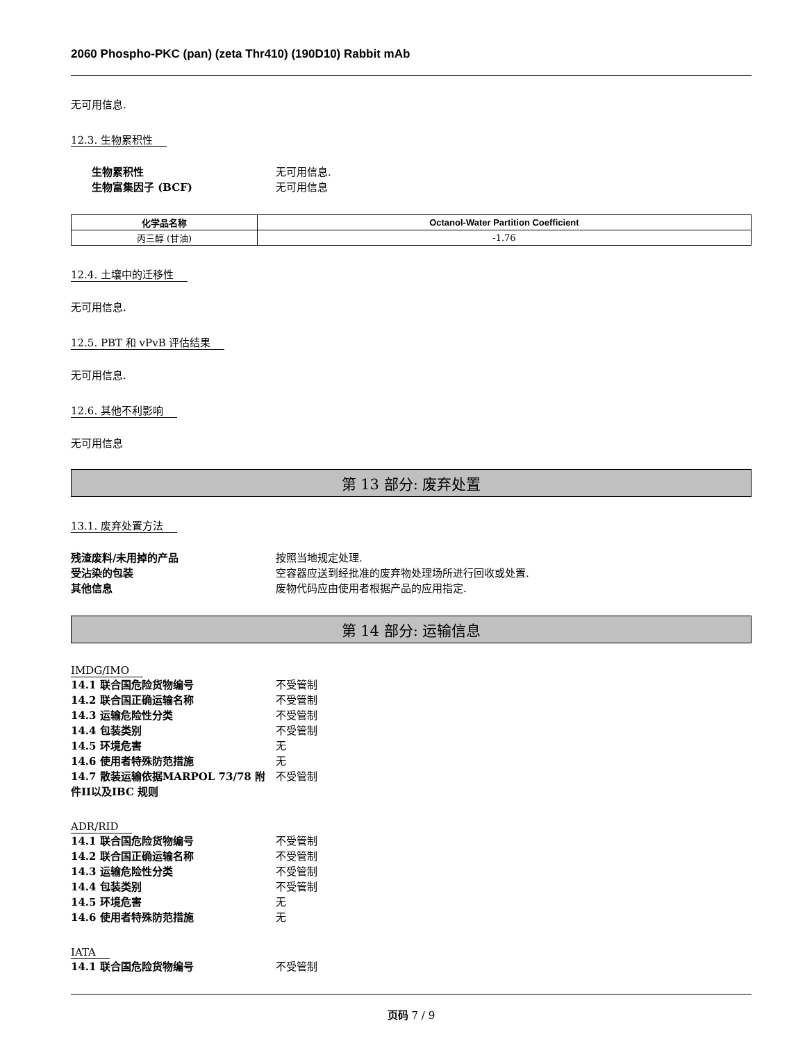2060 Phospho-PKC (pan) (zeta Thr410) (190D10) Rabbit mAb
无可用信息.
12.3. 生物累积性
生物累积性 无可用信息. 生物富集因子 (BCF) 无可用信息
| 化学品名称 | Octanol-Water Partition Coefficient |
| --- | --- |
| 丙三醇 (甘油) | -1.76 |
12.4. 土壤中的迁移性
无可用信息.
12.5. PBT 和 vPvB 评估结果
无可用信息.
12.6. 其他不利影响
无可用信息
第 13 部分: 废弃处置
13.1. 废弃处置方法
残渣废料/未用掉的产品 按照当地规定处理. 受沾染的包装 空容器应送到经批准的废弃物处理场所进行回收或处置. 其他信息 废物代码应由使用者根据产品的应用指定.
第 14 部分: 运输信息
IMDG/IMO
14.1 联合国危险货物编号 不受管制 14.2 联合国正确运输名称 不受管制 14.3 运输危险性分类 不受管制 14.4 包装类别 不受管制 14.5 环境危害 无 14.6 使用者特殊防范措施 无 14.7 散装运输依据MARPOL 73/78 附件II以及IBC 规则 不受管制
ADR/RID
14.1 联合国危险货物编号 不受管制 14.2 联合国正确运输名称 不受管制 14.3 运输危险性分类 不受管制 14.4 包装类别 不受管制 14.5 环境危害 无 14.6 使用者特殊防范措施 无
IATA
14.1 联合国危险货物编号 不受管制
页码 7 / 9